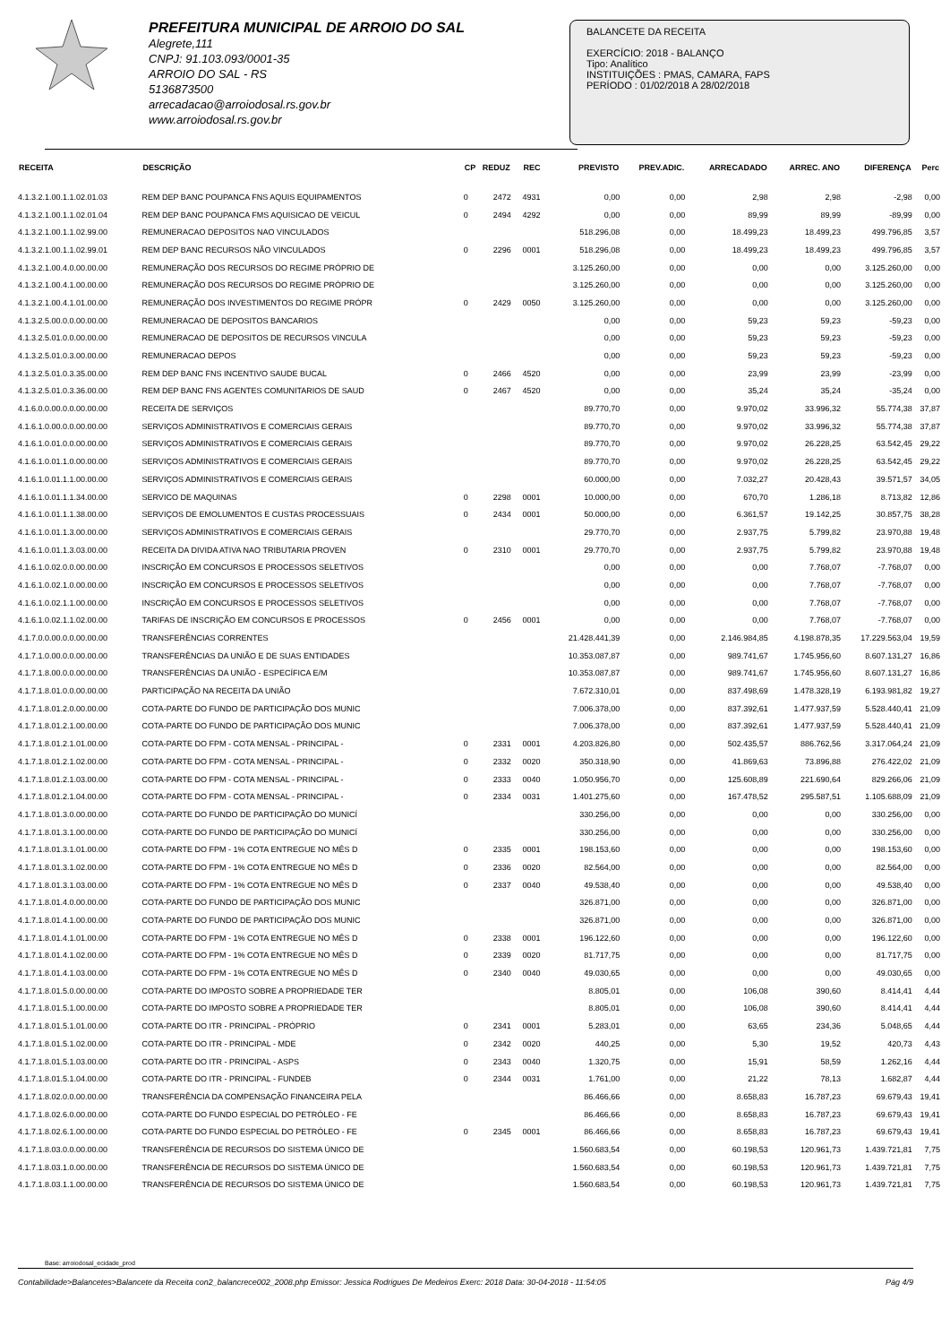PREFEITURA MUNICIPAL DE ARROIO DO SAL
Alegrete,111
CNPJ: 91.103.093/0001-35
ARROIO DO SAL - RS
5136873500
arrecadacao@arroiodosal.rs.gov.br
www.arroiodosal.rs.gov.br
BALANCETE DA RECEITA
EXERCÍCIO: 2018 - BALANÇO
Tipo: Analítico
INSTITUIÇÕES : PMAS, CAMARA, FAPS
PERÍODO : 01/02/2018 A 28/02/2018
| RECEITA | DESCRIÇÃO | CP | REDUZ | REC | PREVISTO | PREV.ADIC. | ARRECADADO | ARREC. ANO | DIFERENÇA | Perc |
| --- | --- | --- | --- | --- | --- | --- | --- | --- | --- | --- |
| 4.1.3.2.1.00.1.1.02.01.03 | REM DEP BANC POUPANCA FNS AQUIS EQUIPAMENTOS | 0 | 2472 | 4931 | 0,00 | 0,00 | 2,98 | 2,98 | -2,98 | 0,00 |
| 4.1.3.2.1.00.1.1.02.01.04 | REM DEP BANC POUPANCA FMS AQUISICAO DE VEICUL | 0 | 2494 | 4292 | 0,00 | 0,00 | 89,99 | 89,99 | -89,99 | 0,00 |
| 4.1.3.2.1.00.1.1.02.99.00 | REMUNERACAO DEPOSITOS NAO VINCULADOS | | | | 518.296,08 | 0,00 | 18.499,23 | 18.499,23 | 499.796,85 | 3,57 |
| 4.1.3.2.1.00.1.1.02.99.01 | REM DEP BANC RECURSOS NÃO VINCULADOS | 0 | 2296 | 0001 | 518.296,08 | 0,00 | 18.499,23 | 18.499,23 | 499.796,85 | 3,57 |
| 4.1.3.2.1.00.4.0.00.00.00 | REMUNERAÇÃO DOS RECURSOS DO REGIME PRÓPRIO DE | | | | 3.125.260,00 | 0,00 | 0,00 | 0,00 | 3.125.260,00 | 0,00 |
| 4.1.3.2.1.00.4.1.00.00.00 | REMUNERAÇÃO DOS RECURSOS DO REGIME PRÓPRIO DE | | | | 3.125.260,00 | 0,00 | 0,00 | 0,00 | 3.125.260,00 | 0,00 |
| 4.1.3.2.1.00.4.1.01.00.00 | REMUNERAÇÃO DOS INVESTIMENTOS DO REGIME PRÓPR | 0 | 2429 | 0050 | 3.125.260,00 | 0,00 | 0,00 | 0,00 | 3.125.260,00 | 0,00 |
| 4.1.3.2.5.00.0.0.00.00.00 | REMUNERACAO DE DEPOSITOS BANCARIOS | | | | 0,00 | 0,00 | 59,23 | 59,23 | -59,23 | 0,00 |
| 4.1.3.2.5.01.0.0.00.00.00 | REMUNERACAO DE DEPOSITOS DE RECURSOS VINCULA | | | | 0,00 | 0,00 | 59,23 | 59,23 | -59,23 | 0,00 |
| 4.1.3.2.5.01.0.3.00.00.00 | REMUNERACAO DEPOS | | | | 0,00 | 0,00 | 59,23 | 59,23 | -59,23 | 0,00 |
| 4.1.3.2.5.01.0.3.35.00.00 | REM DEP BANC FNS INCENTIVO SAUDE BUCAL | 0 | 2466 | 4520 | 0,00 | 0,00 | 23,99 | 23,99 | -23,99 | 0,00 |
| 4.1.3.2.5.01.0.3.36.00.00 | REM DEP BANC FNS AGENTES COMUNITARIOS DE SAUD | 0 | 2467 | 4520 | 0,00 | 0,00 | 35,24 | 35,24 | -35,24 | 0,00 |
| 4.1.6.0.0.00.0.0.00.00.00 | RECEITA DE SERVIÇOS | | | | 89.770,70 | 0,00 | 9.970,02 | 33.996,32 | 55.774,38 | 37,87 |
| 4.1.6.1.0.00.0.0.00.00.00 | SERVIÇOS ADMINISTRATIVOS E COMERCIAIS GERAIS | | | | 89.770,70 | 0,00 | 9.970,02 | 33.996,32 | 55.774,38 | 37,87 |
| 4.1.6.1.0.01.0.0.00.00.00 | SERVIÇOS ADMINISTRATIVOS E COMERCIAIS GERAIS | | | | 89.770,70 | 0,00 | 9.970,02 | 26.228,25 | 63.542,45 | 29,22 |
| 4.1.6.1.0.01.1.0.00.00.00 | SERVIÇOS ADMINISTRATIVOS E COMERCIAIS GERAIS | | | | 89.770,70 | 0,00 | 9.970,02 | 26.228,25 | 63.542,45 | 29,22 |
| 4.1.6.1.0.01.1.1.00.00.00 | SERVIÇOS ADMINISTRATIVOS E COMERCIAIS GERAIS | | | | 60.000,00 | 0,00 | 7.032,27 | 20.428,43 | 39.571,57 | 34,05 |
| 4.1.6.1.0.01.1.1.34.00.00 | SERVICO DE MAQUINAS | 0 | 2298 | 0001 | 10.000,00 | 0,00 | 670,70 | 1.286,18 | 8.713,82 | 12,86 |
| 4.1.6.1.0.01.1.1.38.00.00 | SERVIÇOS DE EMOLUMENTOS E CUSTAS PROCESSUAIS | 0 | 2434 | 0001 | 50.000,00 | 0,00 | 6.361,57 | 19.142,25 | 30.857,75 | 38,28 |
| 4.1.6.1.0.01.1.3.00.00.00 | SERVIÇOS ADMINISTRATIVOS E COMERCIAIS GERAIS | | | | 29.770,70 | 0,00 | 2.937,75 | 5.799,82 | 23.970,88 | 19,48 |
| 4.1.6.1.0.01.1.3.03.00.00 | RECEITA DA DIVIDA ATIVA NAO TRIBUTARIA PROVEN | 0 | 2310 | 0001 | 29.770,70 | 0,00 | 2.937,75 | 5.799,82 | 23.970,88 | 19,48 |
| 4.1.6.1.0.02.0.0.00.00.00 | INSCRIÇÃO EM CONCURSOS E PROCESSOS SELETIVOS | | | | 0,00 | 0,00 | 0,00 | 7.768,07 | -7.768,07 | 0,00 |
| 4.1.6.1.0.02.1.0.00.00.00 | INSCRIÇÃO EM CONCURSOS E PROCESSOS SELETIVOS | | | | 0,00 | 0,00 | 0,00 | 7.768,07 | -7.768,07 | 0,00 |
| 4.1.6.1.0.02.1.1.00.00.00 | INSCRIÇÃO EM CONCURSOS E PROCESSOS SELETIVOS | | | | 0,00 | 0,00 | 0,00 | 7.768,07 | -7.768,07 | 0,00 |
| 4.1.6.1.0.02.1.1.02.00.00 | TARIFAS DE INSCRIÇÃO EM CONCURSOS E PROCESSOS | 0 | 2456 | 0001 | 0,00 | 0,00 | 0,00 | 7.768,07 | -7.768,07 | 0,00 |
| 4.1.7.0.0.00.0.0.00.00.00 | TRANSFERÊNCIAS CORRENTES | | | | 21.428.441,39 | 0,00 | 2.146.984,85 | 4.198.878,35 | 17.229.563,04 | 19,59 |
| 4.1.7.1.0.00.0.0.00.00.00 | TRANSFERÊNCIAS DA UNIÃO E DE SUAS ENTIDADES | | | | 10.353.087,87 | 0,00 | 989.741,67 | 1.745.956,60 | 8.607.131,27 | 16,86 |
| 4.1.7.1.8.00.0.0.00.00.00 | TRANSFERÊNCIAS DA UNIÃO - ESPECÍFICA E/M | | | | 10.353.087,87 | 0,00 | 989.741,67 | 1.745.956,60 | 8.607.131,27 | 16,86 |
| 4.1.7.1.8.01.0.0.00.00.00 | PARTICIPAÇÃO NA RECEITA DA UNIÃO | | | | 7.672.310,01 | 0,00 | 837.498,69 | 1.478.328,19 | 6.193.981,82 | 19,27 |
| 4.1.7.1.8.01.2.0.00.00.00 | COTA-PARTE DO FUNDO DE PARTICIPAÇÃO DOS MUNIC | | | | 7.006.378,00 | 0,00 | 837.392,61 | 1.477.937,59 | 5.528.440,41 | 21,09 |
| 4.1.7.1.8.01.2.1.00.00.00 | COTA-PARTE DO FUNDO DE PARTICIPAÇÃO DOS MUNIC | | | | 7.006.378,00 | 0,00 | 837.392,61 | 1.477.937,59 | 5.528.440,41 | 21,09 |
| 4.1.7.1.8.01.2.1.01.00.00 | COTA-PARTE DO FPM - COTA MENSAL - PRINCIPAL - | 0 | 2331 | 0001 | 4.203.826,80 | 0,00 | 502.435,57 | 886.762,56 | 3.317.064,24 | 21,09 |
| 4.1.7.1.8.01.2.1.02.00.00 | COTA-PARTE DO FPM - COTA MENSAL - PRINCIPAL - | 0 | 2332 | 0020 | 350.318,90 | 0,00 | 41.869,63 | 73.896,88 | 276.422,02 | 21,09 |
| 4.1.7.1.8.01.2.1.03.00.00 | COTA-PARTE DO FPM - COTA MENSAL - PRINCIPAL - | 0 | 2333 | 0040 | 1.050.956,70 | 0,00 | 125.608,89 | 221.690,64 | 829.266,06 | 21,09 |
| 4.1.7.1.8.01.2.1.04.00.00 | COTA-PARTE DO FPM - COTA MENSAL - PRINCIPAL - | 0 | 2334 | 0031 | 1.401.275,60 | 0,00 | 167.478,52 | 295.587,51 | 1.105.688,09 | 21,09 |
| 4.1.7.1.8.01.3.0.00.00.00 | COTA-PARTE DO FUNDO DE PARTICIPAÇÃO DO MUNICÍ | | | | 330.256,00 | 0,00 | 0,00 | 0,00 | 330.256,00 | 0,00 |
| 4.1.7.1.8.01.3.1.00.00.00 | COTA-PARTE DO FUNDO DE PARTICIPAÇÃO DO MUNICÍ | | | | 330.256,00 | 0,00 | 0,00 | 0,00 | 330.256,00 | 0,00 |
| 4.1.7.1.8.01.3.1.01.00.00 | COTA-PARTE DO FPM - 1% COTA ENTREGUE NO MÊS D | 0 | 2335 | 0001 | 198.153,60 | 0,00 | 0,00 | 0,00 | 198.153,60 | 0,00 |
| 4.1.7.1.8.01.3.1.02.00.00 | COTA-PARTE DO FPM - 1% COTA ENTREGUE NO MÊS D | 0 | 2336 | 0020 | 82.564,00 | 0,00 | 0,00 | 0,00 | 82.564,00 | 0,00 |
| 4.1.7.1.8.01.3.1.03.00.00 | COTA-PARTE DO FPM - 1% COTA ENTREGUE NO MÊS D | 0 | 2337 | 0040 | 49.538,40 | 0,00 | 0,00 | 0,00 | 49.538,40 | 0,00 |
| 4.1.7.1.8.01.4.0.00.00.00 | COTA-PARTE DO FUNDO DE PARTICIPAÇÃO DOS MUNIC | | | | 326.871,00 | 0,00 | 0,00 | 0,00 | 326.871,00 | 0,00 |
| 4.1.7.1.8.01.4.1.00.00.00 | COTA-PARTE DO FUNDO DE PARTICIPAÇÃO DOS MUNIC | | | | 326.871,00 | 0,00 | 0,00 | 0,00 | 326.871,00 | 0,00 |
| 4.1.7.1.8.01.4.1.01.00.00 | COTA-PARTE DO FPM - 1% COTA ENTREGUE NO MÊS D | 0 | 2338 | 0001 | 196.122,60 | 0,00 | 0,00 | 0,00 | 196.122,60 | 0,00 |
| 4.1.7.1.8.01.4.1.02.00.00 | COTA-PARTE DO FPM - 1% COTA ENTREGUE NO MÊS D | 0 | 2339 | 0020 | 81.717,75 | 0,00 | 0,00 | 0,00 | 81.717,75 | 0,00 |
| 4.1.7.1.8.01.4.1.03.00.00 | COTA-PARTE DO FPM - 1% COTA ENTREGUE NO MÊS D | 0 | 2340 | 0040 | 49.030,65 | 0,00 | 0,00 | 0,00 | 49.030,65 | 0,00 |
| 4.1.7.1.8.01.5.0.00.00.00 | COTA-PARTE DO IMPOSTO SOBRE A PROPRIEDADE TER | | | | 8.805,01 | 0,00 | 106,08 | 390,60 | 8.414,41 | 4,44 |
| 4.1.7.1.8.01.5.1.00.00.00 | COTA-PARTE DO IMPOSTO SOBRE A PROPRIEDADE TER | | | | 8.805,01 | 0,00 | 106,08 | 390,60 | 8.414,41 | 4,44 |
| 4.1.7.1.8.01.5.1.01.00.00 | COTA-PARTE DO ITR - PRINCIPAL - PRÓPRIO | 0 | 2341 | 0001 | 5.283,01 | 0,00 | 63,65 | 234,36 | 5.048,65 | 4,44 |
| 4.1.7.1.8.01.5.1.02.00.00 | COTA-PARTE DO ITR - PRINCIPAL - MDE | 0 | 2342 | 0020 | 440,25 | 0,00 | 5,30 | 19,52 | 420,73 | 4,43 |
| 4.1.7.1.8.01.5.1.03.00.00 | COTA-PARTE DO ITR - PRINCIPAL - ASPS | 0 | 2343 | 0040 | 1.320,75 | 0,00 | 15,91 | 58,59 | 1.262,16 | 4,44 |
| 4.1.7.1.8.01.5.1.04.00.00 | COTA-PARTE DO ITR - PRINCIPAL - FUNDEB | 0 | 2344 | 0031 | 1.761,00 | 0,00 | 21,22 | 78,13 | 1.682,87 | 4,44 |
| 4.1.7.1.8.02.0.0.00.00.00 | TRANSFERÊNCIA DA COMPENSAÇÃO FINANCEIRA PELA | | | | 86.466,66 | 0,00 | 8.658,83 | 16.787,23 | 69.679,43 | 19,41 |
| 4.1.7.1.8.02.6.0.00.00.00 | COTA-PARTE DO FUNDO ESPECIAL DO PETRÓLEO - FE | | | | 86.466,66 | 0,00 | 8.658,83 | 16.787,23 | 69.679,43 | 19,41 |
| 4.1.7.1.8.02.6.1.00.00.00 | COTA-PARTE DO FUNDO ESPECIAL DO PETRÓLEO - FE | 0 | 2345 | 0001 | 86.466,66 | 0,00 | 8.658,83 | 16.787,23 | 69.679,43 | 19,41 |
| 4.1.7.1.8.03.0.0.00.00.00 | TRANSFERÊNCIA DE RECURSOS DO SISTEMA ÚNICO DE | | | | 1.560.683,54 | 0,00 | 60.198,53 | 120.961,73 | 1.439.721,81 | 7,75 |
| 4.1.7.1.8.03.1.0.00.00.00 | TRANSFERÊNCIA DE RECURSOS DO SISTEMA ÚNICO DE | | | | 1.560.683,54 | 0,00 | 60.198,53 | 120.961,73 | 1.439.721,81 | 7,75 |
| 4.1.7.1.8.03.1.1.00.00.00 | TRANSFERÊNCIA DE RECURSOS DO SISTEMA ÚNICO DE | | | | 1.560.683,54 | 0,00 | 60.198,53 | 120.961,73 | 1.439.721,81 | 7,75 |
Base: arroiodosal_ecidade_prod
Contabilidade>Balancetes>Balancete da Receita con2_balancrece002_2008.php Emissor: Jessica Rodrigues De Medeiros Exerc: 2018 Data: 30-04-2018 - 11:54:05 Pág 4/9